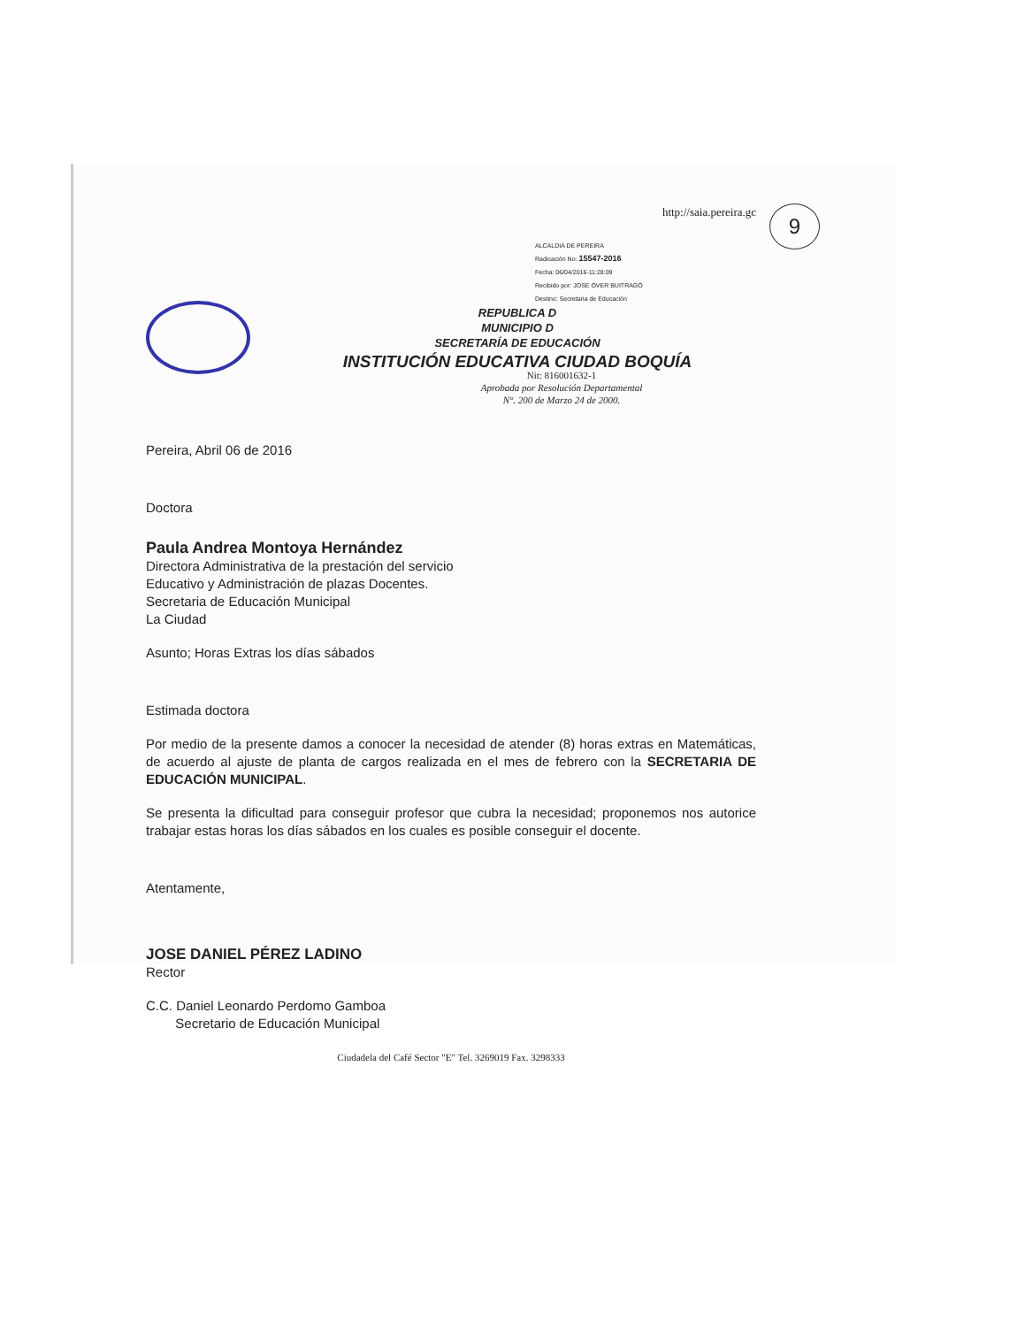9
http://saia.pereira.gc
ALCALDIA DE PEREIRA
Radicación No: 15547-2016
Fecha: 06/04/2016-11:28:09
Recibido por: JOSE OVER BUITRAGO
Destino: Secretaria de Educación
REPUBLICA D
MUNICIPIO D
SECRETARÍA DE EDUCACIÓN
INSTITUCIÓN EDUCATIVA CIUDAD BOQUÍA
Nit: 816001632-1
Aprobada por Resolución Departamental
N°. 200 de Marzo 24 de 2000.
Pereira, Abril 06 de 2016
Doctora
Paula Andrea Montoya Hernández
Directora Administrativa de la prestación del servicio
Educativo y Administración de plazas Docentes.
Secretaria de Educación Municipal
La Ciudad
Asunto; Horas Extras los días sábados
Estimada doctora
Por medio de la presente damos a conocer la necesidad de atender (8) horas extras en Matemáticas, de acuerdo al ajuste de planta de cargos realizada en el mes de febrero con la SECRETARIA DE EDUCACIÓN MUNICIPAL.
Se presenta la dificultad para conseguir profesor que cubra la necesidad; proponemos nos autorice trabajar estas horas los días sábados en los cuales es posible conseguir el docente.
Atentamente,
JOSE DANIEL PÉREZ LADINO
Rector
C.C. Daniel Leonardo Perdomo Gamboa
Secretario de Educación Municipal
Ciudadela del Café Sector "E" Tel. 3269019 Fax. 3298333